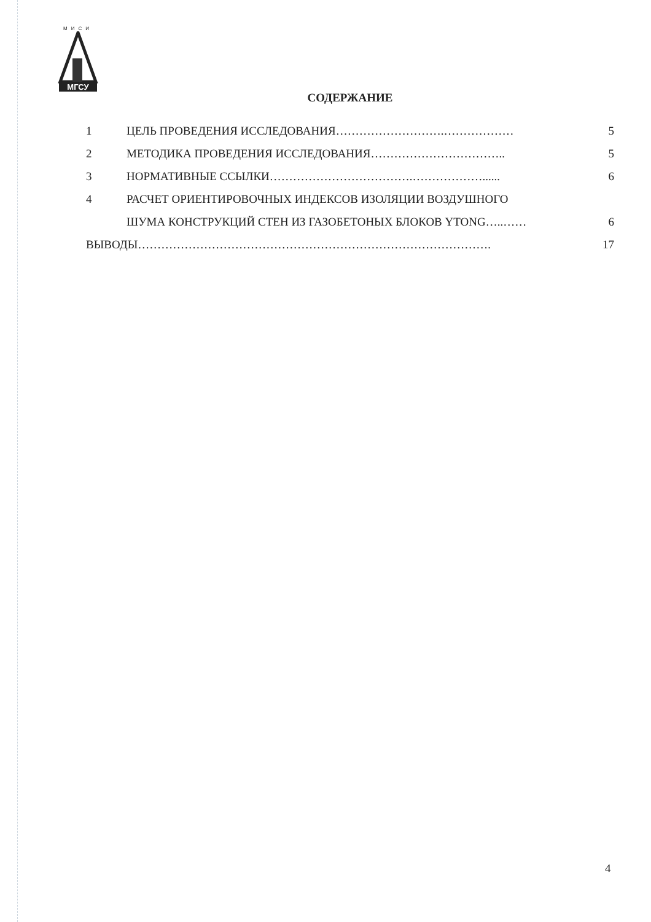МИСИ
МГСУ
СОДЕРЖАНИЕ
1 ЦЕЛЬ ПРОВЕДЕНИЯ ИССЛЕДОВАНИЯ……………………….……………… 5
2 МЕТОДИКА ПРОВЕДЕНИЯ ИССЛЕДОВАНИЯ…………………………….. 5
3 НОРМАТИВНЫЕ ССЫЛКИ……………………………….………………...... 6
4 РАСЧЕТ ОРИЕНТИРОВОЧНЫХ ИНДЕКСОВ ИЗОЛЯЦИИ ВОЗДУШНОГО
ШУМА КОНСТРУКЦИЙ СТЕН ИЗ ГАЗОБЕТОНЫХ БЛОКОВ YTONG…..…… 6
ВЫВОДЫ………………………………………………………………………………. 17
4